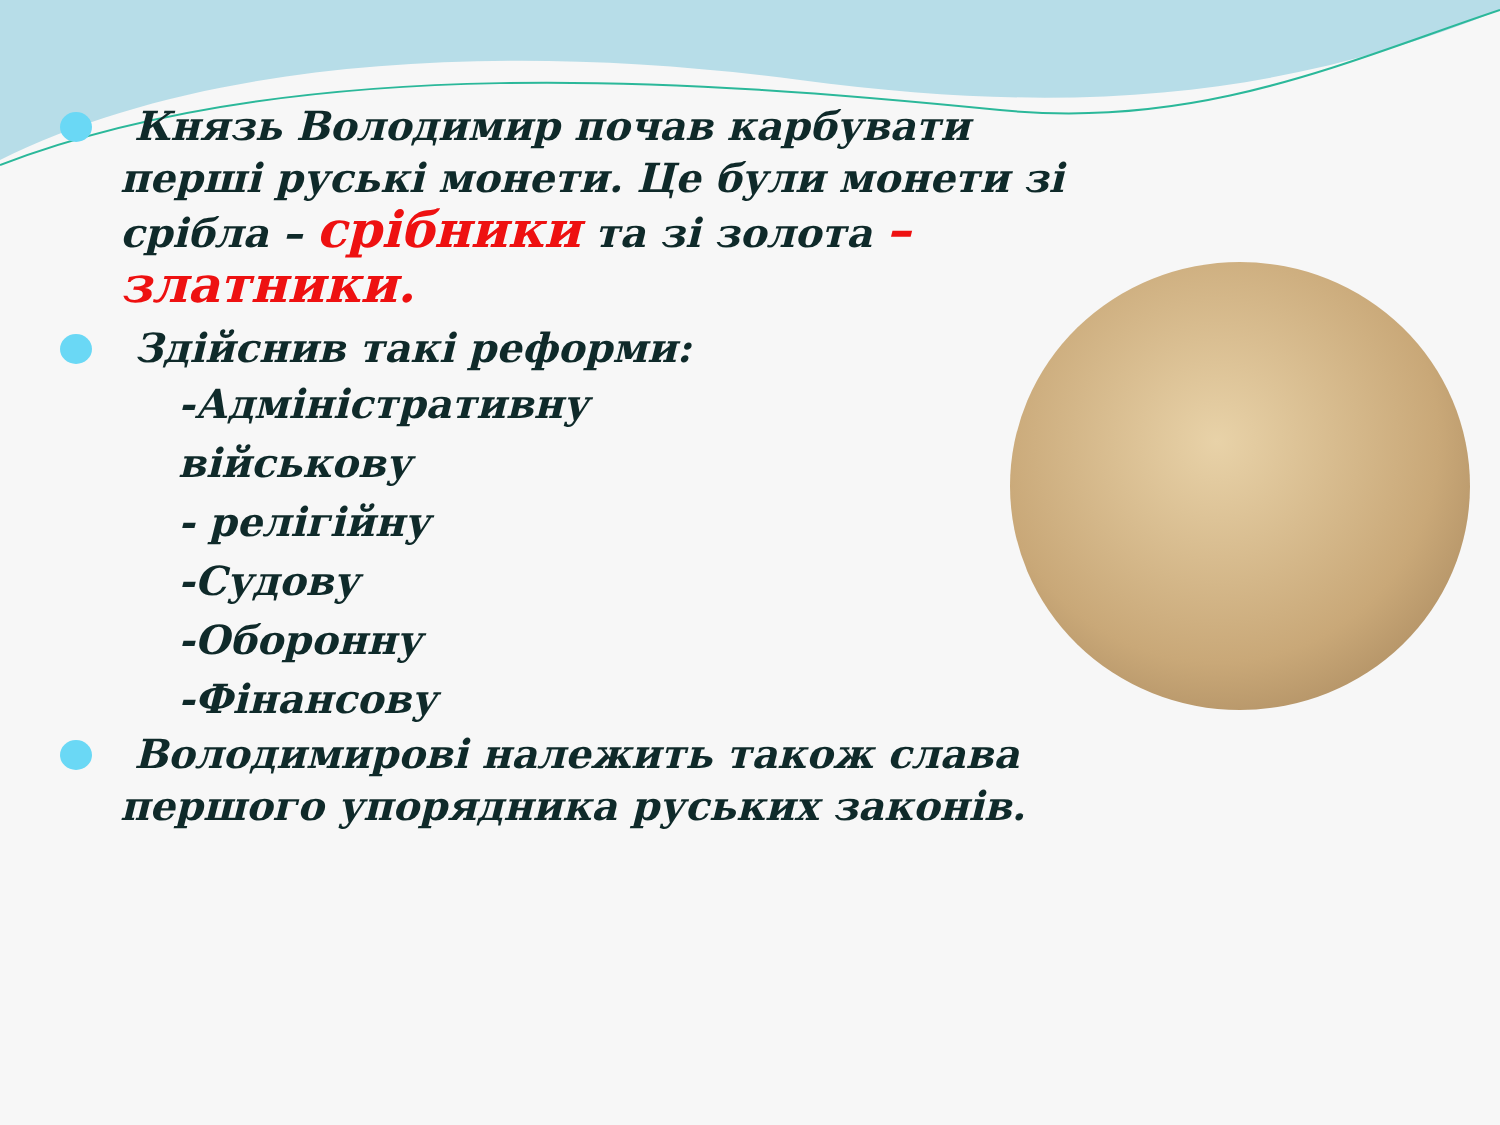Князь Володимир почав карбувати перші руські монети. Це були монети зі срібла – срібники та зі золота – златники.
Здійснив такі реформи:
-Адміністративну
військову
- релігійну
-Судову
-Оборонну
-Фінансову
Володимирові належить також слава першого упорядника руських законів.